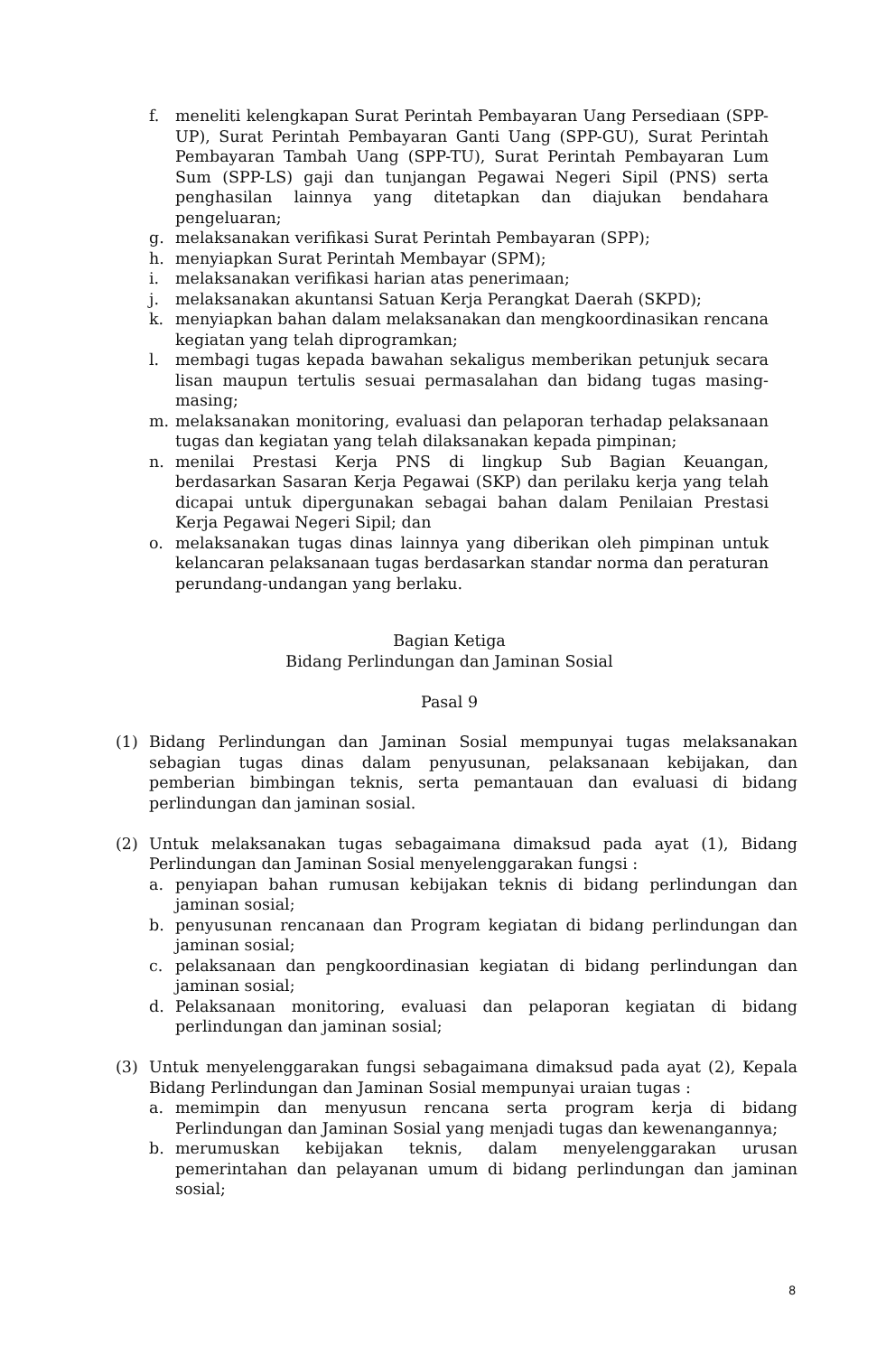f. meneliti kelengkapan Surat Perintah Pembayaran Uang Persediaan (SPP-UP), Surat Perintah Pembayaran Ganti Uang (SPP-GU), Surat Perintah Pembayaran Tambah Uang (SPP-TU), Surat Perintah Pembayaran Lum Sum (SPP-LS) gaji dan tunjangan Pegawai Negeri Sipil (PNS) serta penghasilan lainnya yang ditetapkan dan diajukan bendahara pengeluaran;
g. melaksanakan verifikasi Surat Perintah Pembayaran (SPP);
h. menyiapkan Surat Perintah Membayar (SPM);
i. melaksanakan verifikasi harian atas penerimaan;
j. melaksanakan akuntansi Satuan Kerja Perangkat Daerah (SKPD);
k. menyiapkan bahan dalam melaksanakan dan mengkoordinasikan rencana kegiatan yang telah diprogramkan;
l. membagi tugas kepada bawahan sekaligus memberikan petunjuk secara lisan maupun tertulis sesuai permasalahan dan bidang tugas masing-masing;
m. melaksanakan monitoring, evaluasi dan pelaporan terhadap pelaksanaan tugas dan kegiatan yang telah dilaksanakan kepada pimpinan;
n. menilai Prestasi Kerja PNS di lingkup Sub Bagian Keuangan, berdasarkan Sasaran Kerja Pegawai (SKP) dan perilaku kerja yang telah dicapai untuk dipergunakan sebagai bahan dalam Penilaian Prestasi Kerja Pegawai Negeri Sipil; dan
o. melaksanakan tugas dinas lainnya yang diberikan oleh pimpinan untuk kelancaran pelaksanaan tugas berdasarkan standar norma dan peraturan perundang-undangan yang berlaku.
Bagian Ketiga
Bidang Perlindungan dan Jaminan Sosial
Pasal 9
(1) Bidang Perlindungan dan Jaminan Sosial mempunyai tugas melaksanakan sebagian tugas dinas dalam penyusunan, pelaksanaan kebijakan, dan pemberian bimbingan teknis, serta pemantauan dan evaluasi di bidang perlindungan dan jaminan sosial.
(2) Untuk melaksanakan tugas sebagaimana dimaksud pada ayat (1), Bidang Perlindungan dan Jaminan Sosial menyelenggarakan fungsi :
a. penyiapan bahan rumusan kebijakan teknis di bidang perlindungan dan jaminan sosial;
b. penyusunan rencanaan dan Program kegiatan di bidang perlindungan dan jaminan sosial;
c. pelaksanaan dan pengkoordinasian kegiatan di bidang perlindungan dan jaminan sosial;
d. Pelaksanaan monitoring, evaluasi dan pelaporan kegiatan di bidang perlindungan dan jaminan sosial;
(3) Untuk menyelenggarakan fungsi sebagaimana dimaksud pada ayat (2), Kepala Bidang Perlindungan dan Jaminan Sosial mempunyai uraian tugas :
a. memimpin dan menyusun rencana serta program kerja di bidang Perlindungan dan Jaminan Sosial yang menjadi tugas dan kewenangannya;
b. merumuskan kebijakan teknis, dalam menyelenggarakan urusan pemerintahan dan pelayanan umum di bidang perlindungan dan jaminan sosial;
8